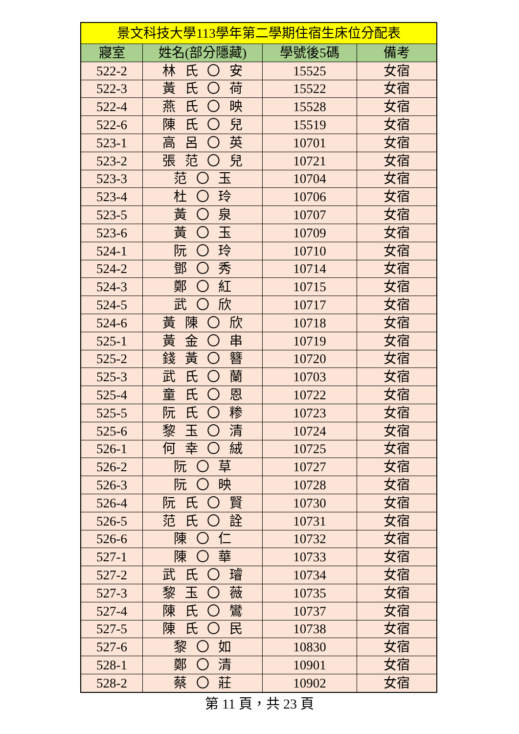| 景文科技大學113學年第二學期住宿生床位分配表 | | | |
| --- | --- | --- | --- |
| 寢室 | 姓名(部分隱藏) | 學號後5碼 | 備考 |
| 522-2 | 林 氏 〇 安 | 15525 | 女宿 |
| 522-3 | 黃 氏 〇 荷 | 15522 | 女宿 |
| 522-4 | 燕 氏 〇 映 | 15528 | 女宿 |
| 522-6 | 陳 氏 〇 兒 | 15519 | 女宿 |
| 523-1 | 高 呂 〇 英 | 10701 | 女宿 |
| 523-2 | 張 范 〇 兒 | 10721 | 女宿 |
| 523-3 | 范 〇 玉 | 10704 | 女宿 |
| 523-4 | 杜 〇 玲 | 10706 | 女宿 |
| 523-5 | 黃 〇 泉 | 10707 | 女宿 |
| 523-6 | 黃 〇 玉 | 10709 | 女宿 |
| 524-1 | 阮 〇 玲 | 10710 | 女宿 |
| 524-2 | 鄧 〇 秀 | 10714 | 女宿 |
| 524-3 | 鄭 〇 紅 | 10715 | 女宿 |
| 524-5 | 武 〇 欣 | 10717 | 女宿 |
| 524-6 | 黃 陳 〇 欣 | 10718 | 女宿 |
| 525-1 | 黃 金 〇 串 | 10719 | 女宿 |
| 525-2 | 錢 黃 〇 簪 | 10720 | 女宿 |
| 525-3 | 武 氏 〇 蘭 | 10703 | 女宿 |
| 525-4 | 童 氏 〇 恩 | 10722 | 女宿 |
| 525-5 | 阮 氏 〇 糁 | 10723 | 女宿 |
| 525-6 | 黎 玉 〇 清 | 10724 | 女宿 |
| 526-1 | 何 幸 〇 絨 | 10725 | 女宿 |
| 526-2 | 阮 〇 草 | 10727 | 女宿 |
| 526-3 | 阮 〇 映 | 10728 | 女宿 |
| 526-4 | 阮 氏 〇 賢 | 10730 | 女宿 |
| 526-5 | 范 氏 〇 詮 | 10731 | 女宿 |
| 526-6 | 陳 〇 仁 | 10732 | 女宿 |
| 527-1 | 陳 〇 華 | 10733 | 女宿 |
| 527-2 | 武 氏 〇 璿 | 10734 | 女宿 |
| 527-3 | 黎 玉 〇 薇 | 10735 | 女宿 |
| 527-4 | 陳 氏 〇 鸞 | 10737 | 女宿 |
| 527-5 | 陳 氏 〇 民 | 10738 | 女宿 |
| 527-6 | 黎 〇 如 | 10830 | 女宿 |
| 528-1 | 鄭 〇 清 | 10901 | 女宿 |
| 528-2 | 蔡 〇 莊 | 10902 | 女宿 |
第 11 頁，共 23 頁